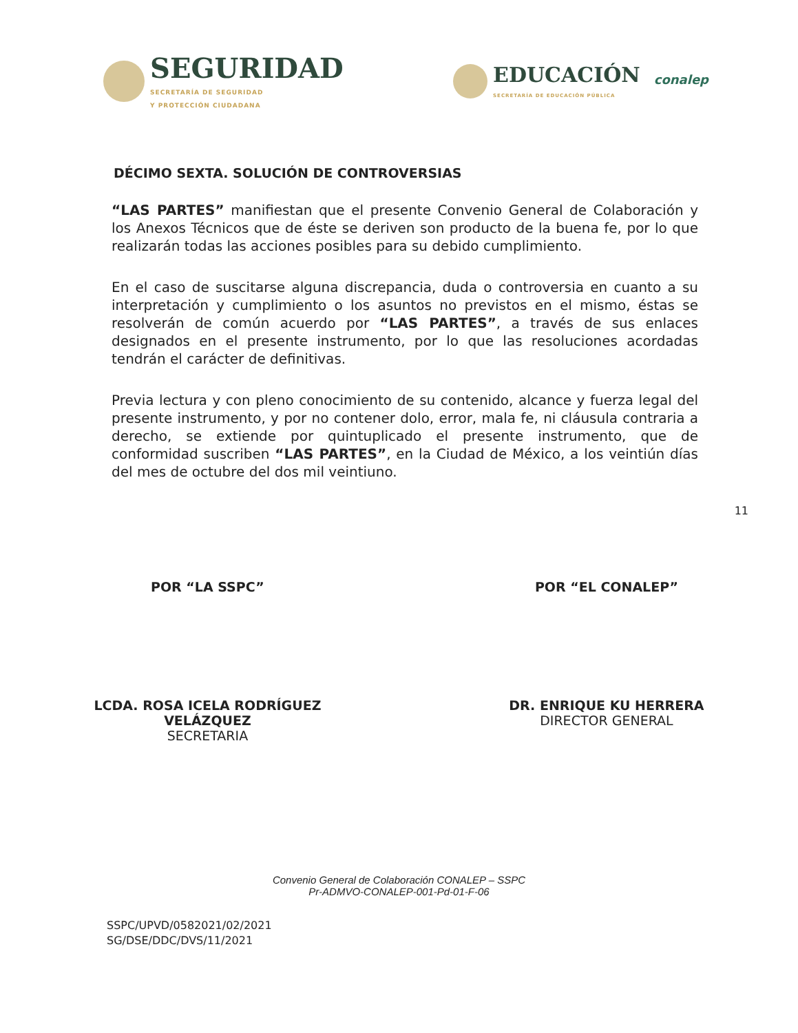SEGURIDAD
SECRETARÍA DE SEGURIDAD
Y PROTECCIÓN CIUDADANA
EDUCACIÓN
SECRETARÍA DE EDUCACIÓN PÚBLICA conalep
DÉCIMO SEXTA. SOLUCIÓN DE CONTROVERSIAS
“LAS PARTES” manifiestan que el presente Convenio General de Colaboración y los Anexos Técnicos que de éste se deriven son producto de la buena fe, por lo que realizarán todas las acciones posibles para su debido cumplimiento.
En el caso de suscitarse alguna discrepancia, duda o controversia en cuanto a su interpretación y cumplimiento o los asuntos no previstos en el mismo, éstas se resolverán de común acuerdo por “LAS PARTES”, a través de sus enlaces designados en el presente instrumento, por lo que las resoluciones acordadas tendrán el carácter de definitivas.
Previa lectura y con pleno conocimiento de su contenido, alcance y fuerza legal del presente instrumento, y por no contener dolo, error, mala fe, ni cláusula contraria a derecho, se extiende por quintuplicado el presente instrumento, que de conformidad suscriben “LAS PARTES”, en la Ciudad de México, a los veintiún días del mes de octubre del dos mil veintiuno.
11
POR “LA SSPC”
LCDA. ROSA ICELA RODRÍGUEZ
VELÁZQUEZ
SECRETARIA
POR “EL CONALEP”
DR. ENRIQUE KU HERRERA
DIRECTOR GENERAL
Convenio General de Colaboración CONALEP – SSPC
Pr-ADMVO-CONALEP-001-Pd-01-F-06
SSPC/UPVD/0582021/02/2021
SG/DSE/DDC/DVS/11/2021